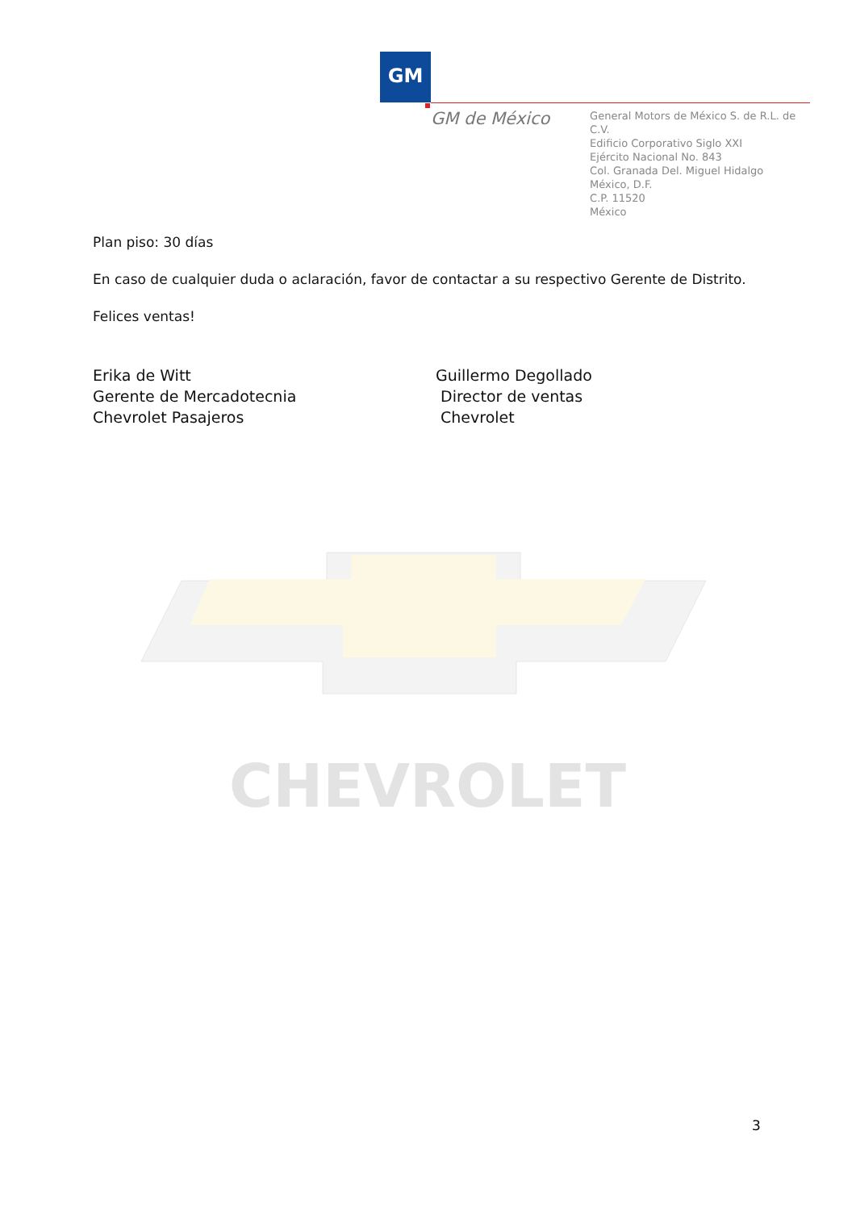GM
GM de México
General Motors de México S. de R.L. de C.V.
Edificio Corporativo Siglo XXI
Ejército Nacional No. 843
Col. Granada Del. Miguel Hidalgo
México, D.F.
C.P. 11520
México
Plan piso: 30 días
En caso de cualquier duda o aclaración, favor de contactar a su respectivo Gerente de Distrito.
Felices ventas!
Erika de Witt
Gerente de Mercadotecnia
Chevrolet Pasajeros
Guillermo Degollado
Director de ventas
Chevrolet
CHEVROLET
3